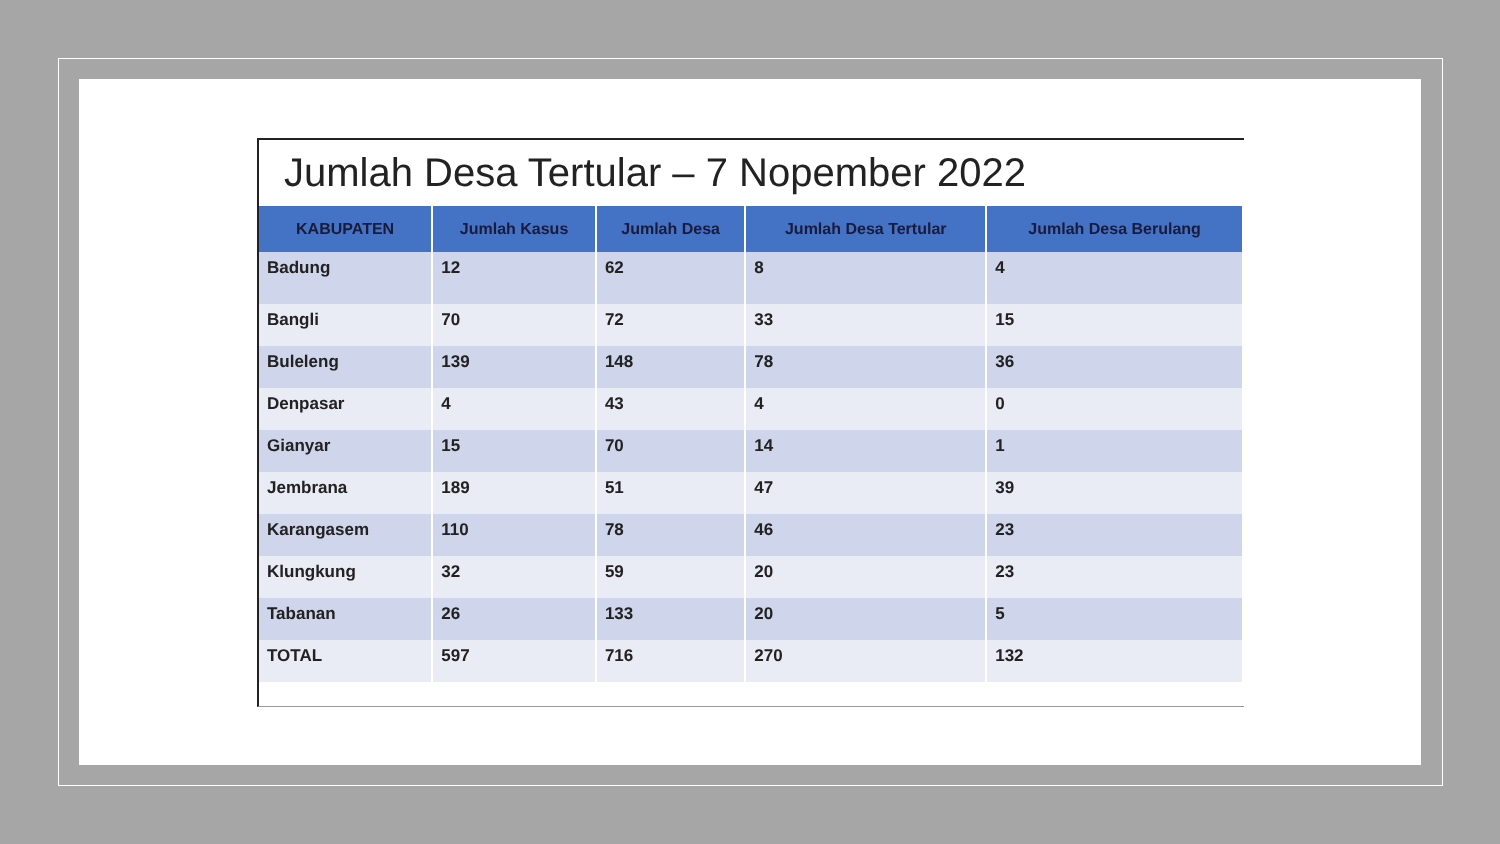Jumlah Desa Tertular – 7 Nopember 2022
| KABUPATEN | Jumlah Kasus | Jumlah Desa | Jumlah Desa Tertular | Jumlah Desa Berulang |
| --- | --- | --- | --- | --- |
| Badung | 12 | 62 | 8 | 4 |
| Bangli | 70 | 72 | 33 | 15 |
| Buleleng | 139 | 148 | 78 | 36 |
| Denpasar | 4 | 43 | 4 | 0 |
| Gianyar | 15 | 70 | 14 | 1 |
| Jembrana | 189 | 51 | 47 | 39 |
| Karangasem | 110 | 78 | 46 | 23 |
| Klungkung | 32 | 59 | 20 | 23 |
| Tabanan | 26 | 133 | 20 | 5 |
| TOTAL | 597 | 716 | 270 | 132 |